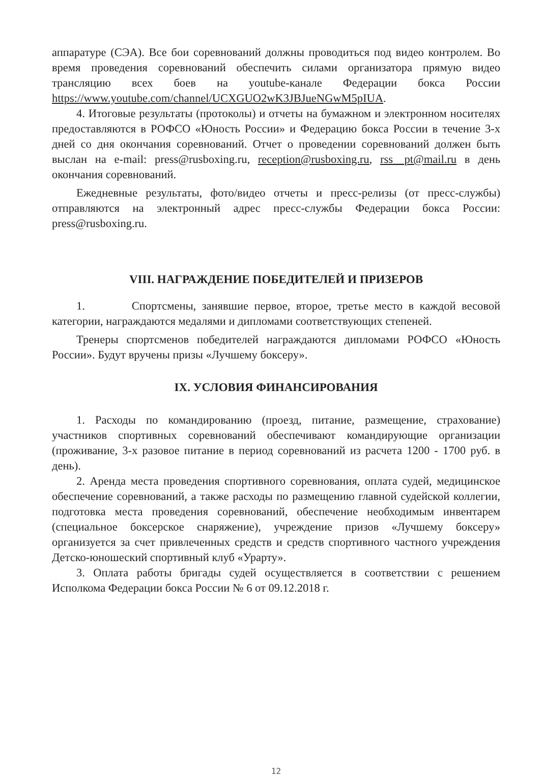аппаратуре (СЭА). Все бои соревнований должны проводиться под видео контролем. Во время проведения соревнований обеспечить силами организатора прямую видео трансляцию всех боев на youtube-канале Федерации бокса России https://www.youtube.com/channel/UCXGUO2wK3JBJueNGwM5pIUA.
4. Итоговые результаты (протоколы) и отчеты на бумажном и электронном носителях предоставляются в РОФСО «Юность России» и Федерацию бокса России в течение 3-х дней со дня окончания соревнований. Отчет о проведении соревнований должен быть выслан на e-mail: press@rusboxing.ru, reception@rusboxing.ru, rss__pt@mail.ru в день окончания соревнований.
Ежедневные результаты, фото/видео отчеты и пресс-релизы (от пресс-службы) отправляются на электронный адрес пресс-службы Федерации бокса России: press@rusboxing.ru.
VIII. НАГРАЖДЕНИЕ ПОБЕДИТЕЛЕЙ И ПРИЗЕРОВ
1. Спортсмены, занявшие первое, второе, третье место в каждой весовой категории, награждаются медалями и дипломами соответствующих степеней.
Тренеры спортсменов победителей награждаются дипломами РОФСО «Юность России». Будут вручены призы «Лучшему боксеру».
IX. УСЛОВИЯ ФИНАНСИРОВАНИЯ
1. Расходы по командированию (проезд, питание, размещение, страхование) участников спортивных соревнований обеспечивают командирующие организации (проживание, 3-х разовое питание в период соревнований из расчета 1200 - 1700 руб. в день).
2. Аренда места проведения спортивного соревнования, оплата судей, медицинское обеспечение соревнований, а также расходы по размещению главной судейской коллегии, подготовка места проведения соревнований, обеспечение необходимым инвентарем (специальное боксерское снаряжение), учреждение призов «Лучшему боксеру» организуется за счет привлеченных средств и средств спортивного частного учреждения Детско-юношеский спортивный клуб «Урарту».
3. Оплата работы бригады судей осуществляется в соответствии с решением Исполкома Федерации бокса России № 6 от 09.12.2018 г.
12